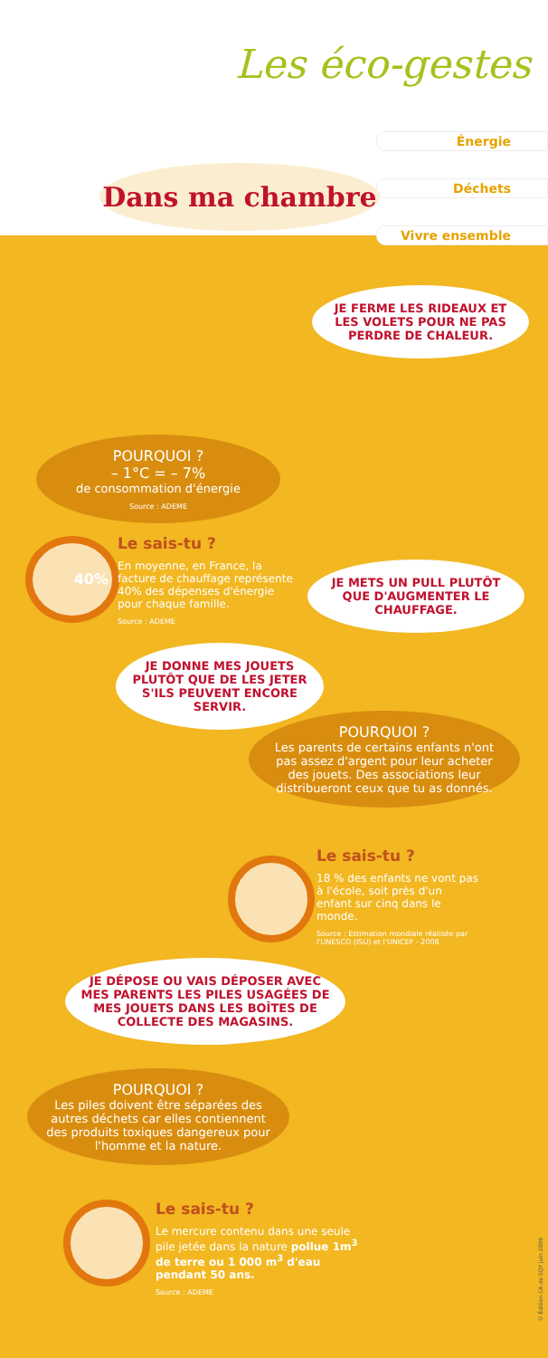Les éco-gestes
Énergie
Déchets
Vivre ensemble
Dans ma chambre
JE FERME LES RIDEAUX ET LES VOLETS POUR NE PAS PERDRE DE CHALEUR.
POURQUOI ?
– 1°C = – 7%
de consommation d'énergie
Source : ADEME
40%
Le sais-tu ?
En moyenne, en France, la facture de chauffage représente 40% des dépenses d'énergie pour chaque famille.
Source : ADEME
JE METS UN PULL PLUTÔT QUE D'AUGMENTER LE CHAUFFAGE.
JE DONNE MES JOUETS PLUTÔT QUE DE LES JETER S'ILS PEUVENT ENCORE SERVIR.
POURQUOI ?
Les parents de certains enfants n'ont pas assez d'argent pour leur acheter des jouets. Des associations leur distribueront ceux que tu as donnés.
Le sais-tu ?
18 % des enfants ne vont pas à l'école, soit près d'un enfant sur cinq dans le monde.
Source : Estimation mondiale réalisée par l'UNESCO (ISU) et l'UNICEF - 2008
JE DÉPOSE OU VAIS DÉPOSER AVEC MES PARENTS LES PILES USAGÉES DE MES JOUETS DANS LES BOÎTES DE COLLECTE DES MAGASINS.
POURQUOI ?
Les piles doivent être séparées des autres déchets car elles contiennent des produits toxiques dangereux pour l'homme et la nature.
Le sais-tu ?
Le mercure contenu dans une seule pile jetée dans la nature pollue 1m<sup>3</sup> de terre ou 1 000 m<sup>3</sup> d'eau pendant 50 ans.
Source : ADEME
© Édition CA de SQY juin 2009